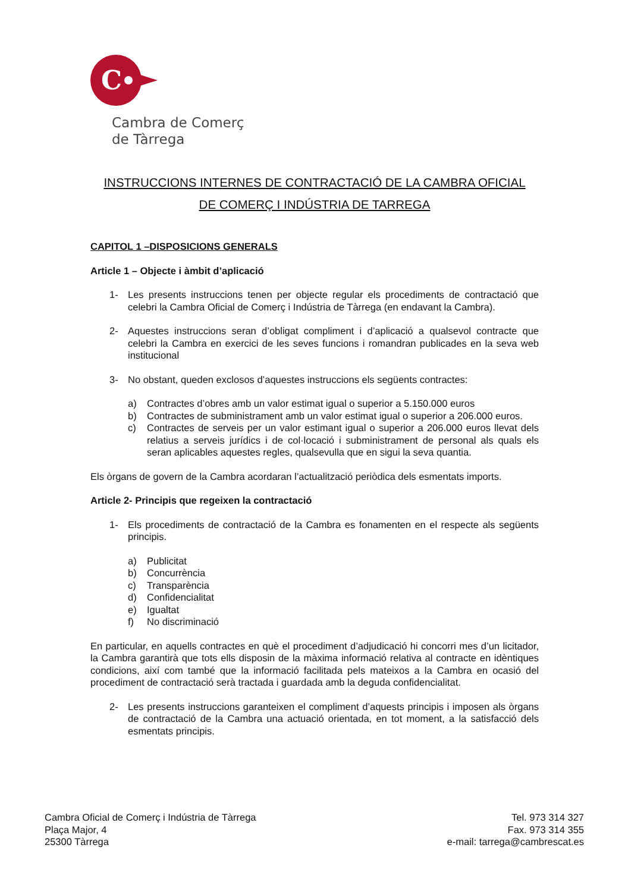C
Cambra de Comerç
de Tàrrega
INSTRUCCIONS INTERNES DE CONTRACTACIÓ DE LA CAMBRA OFICIAL
DE COMERÇ I INDÚSTRIA DE TARREGA
CAPITOL 1 –DISPOSICIONS GENERALS
Article 1 – Objecte i àmbit d’aplicació
1- Les presents instruccions tenen per objecte regular els procediments de contractació que celebri la Cambra Oficial de Comerç i Indústria de Tàrrega (en endavant la Cambra).
2- Aquestes instruccions seran d’obligat compliment i d’aplicació a qualsevol contracte que celebri la Cambra en exercici de les seves funcions i romandran publicades en la seva web institucional
3- No obstant, queden exclosos d’aquestes instruccions els següents contractes:
a) Contractes d’obres amb un valor estimat igual o superior a 5.150.000 euros
b) Contractes de subministrament amb un valor estimat igual o superior a 206.000 euros.
c) Contractes de serveis per un valor estimant igual o superior a 206.000 euros llevat dels relatius a serveis jurídics i de col·locació i subministrament de personal als quals els seran aplicables aquestes regles, qualsevulla que en sigui la seva quantia.
Els òrgans de govern de la Cambra acordaran l’actualització periòdica dels esmentats imports.
Article 2- Principis que regeixen la contractació
1- Els procediments de contractació de la Cambra es fonamenten en el respecte als següents principis.
a) Publicitat
b) Concurrència
c) Transparència
d) Confidencialitat
e) Igualtat
f) No discriminació
En particular, en aquells contractes en què el procediment d’adjudicació hi concorri mes d’un licitador, la Cambra garantirà que tots ells disposin de la màxima informació relativa al contracte en idèntiques condicions, així com també que la informació facilitada pels mateixos a la Cambra en ocasió del procediment de contractació serà tractada i guardada amb la deguda confidencialitat.
2- Les presents instruccions garanteixen el compliment d’aquests principis i imposen als òrgans de contractació de la Cambra una actuació orientada, en tot moment, a la satisfacció dels esmentats principis.
Cambra Oficial de Comerç i Indústria de Tàrrega
Plaça Major, 4
25300 Tàrrega
Tel. 973 314 327
Fax. 973 314 355
e-mail: tarrega@cambrescat.es